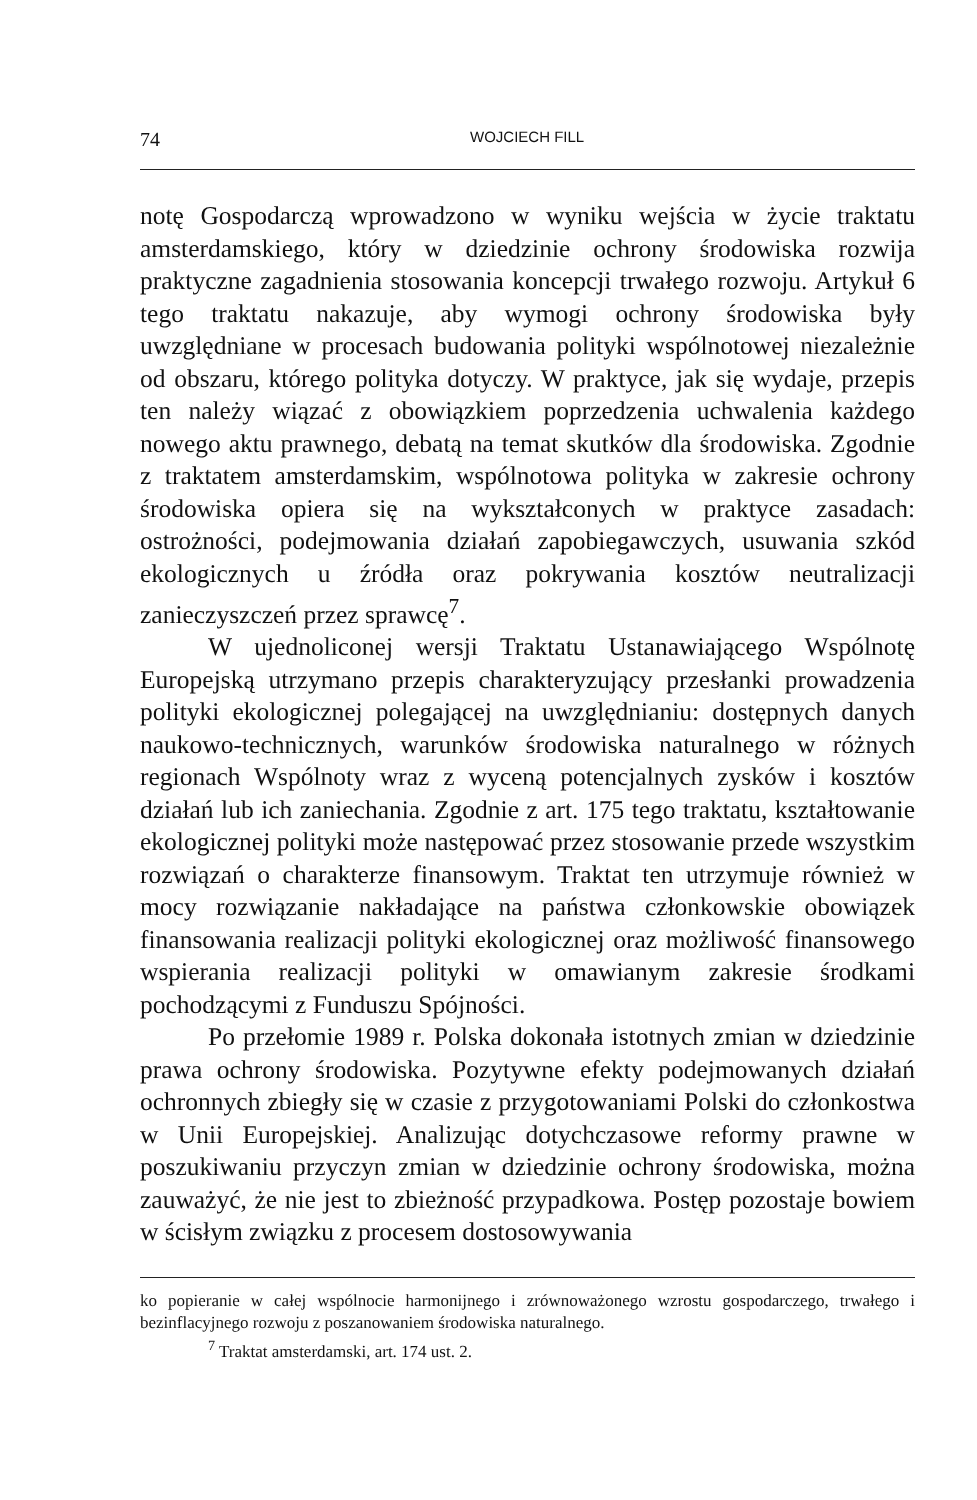74 WOJCIECH FILL
notę Gospodarczą wprowadzono w wyniku wejścia w życie traktatu amsterdamskiego, który w dziedzinie ochrony środowiska rozwija praktyczne zagadnienia stosowania koncepcji trwałego rozwoju. Artykuł 6 tego traktatu nakazuje, aby wymogi ochrony środowiska były uwzględniane w procesach budowania polityki wspólnotowej niezależnie od obszaru, którego polityka dotyczy. W praktyce, jak się wydaje, przepis ten należy wiązać z obowiązkiem poprzedzenia uchwalenia każdego nowego aktu prawnego, debatą na temat skutków dla środowiska. Zgodnie z traktatem amsterdamskim, wspólnotowa polityka w zakresie ochrony środowiska opiera się na wykształconych w praktyce zasadach: ostrożności, podejmowania działań zapobiegawczych, usuwania szkód ekologicznych u źródła oraz pokrywania kosztów neutralizacji zanieczyszczeń przez sprawcę<sup>7</sup>.
W ujednoliconej wersji Traktatu Ustanawiającego Wspólnotę Europejską utrzymano przepis charakteryzujący przesłanki prowadzenia polityki ekologicznej polegającej na uwzględnianiu: dostępnych danych naukowo-technicznych, warunków środowiska naturalnego w różnych regionach Wspólnoty wraz z wyceną potencjalnych zysków i kosztów działań lub ich zaniechania. Zgodnie z art. 175 tego traktatu, kształtowanie ekologicznej polityki może następować przez stosowanie przede wszystkim rozwiązań o charakterze finansowym. Traktat ten utrzymuje również w mocy rozwiązanie nakładające na państwa członkowskie obowiązek finansowania realizacji polityki ekologicznej oraz możliwość finansowego wspierania realizacji polityki w omawianym zakresie środkami pochodzącymi z Funduszu Spójności.
Po przełomie 1989 r. Polska dokonała istotnych zmian w dziedzinie prawa ochrony środowiska. Pozytywne efekty podejmowanych działań ochronnych zbiegły się w czasie z przygotowaniami Polski do członkostwa w Unii Europejskiej. Analizując dotychczasowe reformy prawne w poszukiwaniu przyczyn zmian w dziedzinie ochrony środowiska, można zauważyć, że nie jest to zbieżność przypadkowa. Postęp pozostaje bowiem w ścisłym związku z procesem dostosowywania
ko popieranie w całej wspólnocie harmonijnego i zrównoważonego wzrostu gospodarczego, trwałego i bezinflacyjnego rozwoju z poszanowaniem środowiska naturalnego.
<sup>7</sup> Traktat amsterdamski, art. 174 ust. 2.